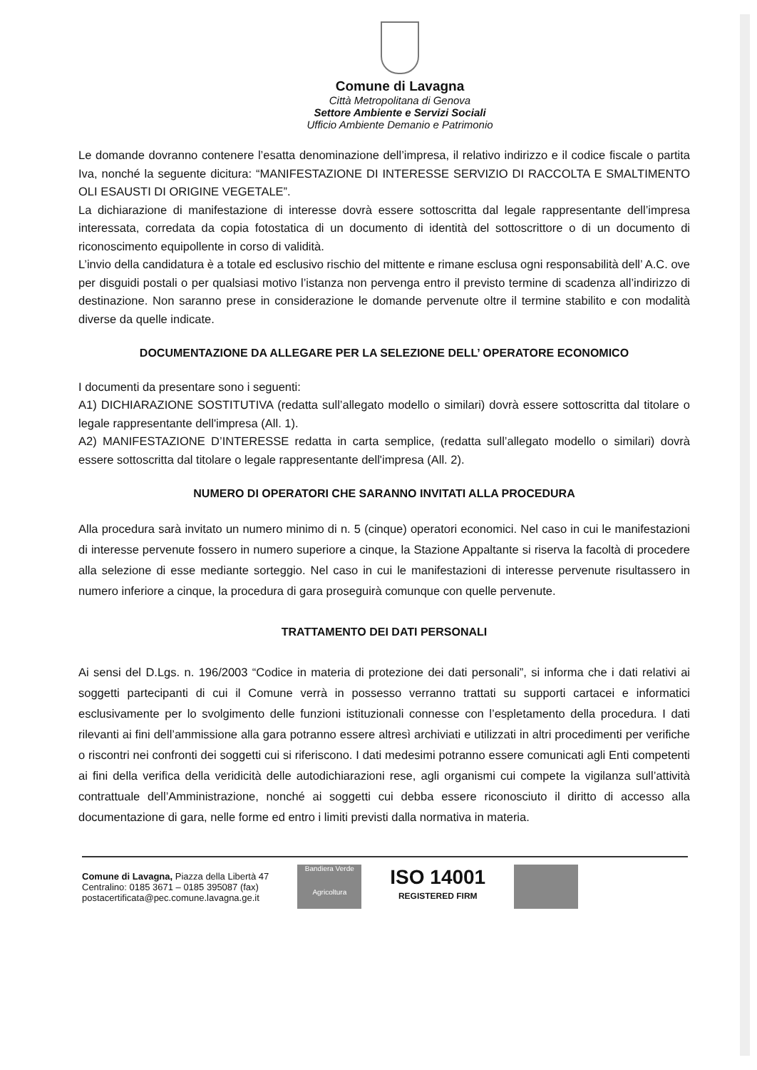Comune di Lavagna
Città Metropolitana di Genova
Settore Ambiente e Servizi Sociali
Ufficio Ambiente Demanio e Patrimonio
Le domande dovranno contenere l’esatta denominazione dell’impresa, il relativo indirizzo e il codice fiscale o partita Iva, nonché la seguente dicitura: “MANIFESTAZIONE DI INTERESSE SERVIZIO DI RACCOLTA E SMALTIMENTO OLI ESAUSTI DI ORIGINE VEGETALE”.
La dichiarazione di manifestazione di interesse dovrà essere sottoscritta dal legale rappresentante dell’impresa interessata, corredata da copia fotostatica di un documento di identità del sottoscrittore o di un documento di riconoscimento equipollente in corso di validità.
L’invio della candidatura è a totale ed esclusivo rischio del mittente e rimane esclusa ogni responsabilità dell’ A.C. ove per disguidi postali o per qualsiasi motivo l’istanza non pervenga entro il previsto termine di scadenza all’indirizzo di destinazione. Non saranno prese in considerazione le domande pervenute oltre il termine stabilito e con modalità diverse da quelle indicate.
DOCUMENTAZIONE DA ALLEGARE PER LA SELEZIONE DELL’ OPERATORE ECONOMICO
I documenti da presentare sono i seguenti:
A1) DICHIARAZIONE SOSTITUTIVA (redatta sull’allegato modello o similari) dovrà essere sottoscritta dal titolare o legale rappresentante dell'impresa (All. 1).
A2) MANIFESTAZIONE D’INTERESSE redatta in carta semplice, (redatta sull’allegato modello o similari) dovrà essere sottoscritta dal titolare o legale rappresentante dell'impresa (All. 2).
NUMERO DI OPERATORI CHE SARANNO INVITATI ALLA PROCEDURA
Alla procedura sarà invitato un numero minimo di n. 5 (cinque) operatori economici. Nel caso in cui le manifestazioni di interesse pervenute fossero in numero superiore a cinque, la Stazione Appaltante si riserva la facoltà di procedere alla selezione di esse mediante sorteggio. Nel caso in cui le manifestazioni di interesse pervenute risultassero in numero inferiore a cinque, la procedura di gara proseguirà comunque con quelle pervenute.
TRATTAMENTO DEI DATI PERSONALI
Ai sensi del D.Lgs. n. 196/2003 “Codice in materia di protezione dei dati personali”, si informa che i dati relativi ai soggetti partecipanti di cui il Comune verrà in possesso verranno trattati su supporti cartacei e informatici esclusivamente per lo svolgimento delle funzioni istituzionali connesse con l’espletamento della procedura. I dati rilevanti ai fini dell’ammissione alla gara potranno essere altresì archiviati e utilizzati in altri procedimenti per verifiche o riscontri nei confronti dei soggetti cui si riferiscono. I dati medesimi potranno essere comunicati agli Enti competenti ai fini della verifica della veridicità delle autodichiarazioni rese, agli organismi cui compete la vigilanza sull’attività contrattuale dell’Amministrazione, nonché ai soggetti cui debba essere riconosciuto il diritto di accesso alla documentazione di gara, nelle forme ed entro i limiti previsti dalla normativa in materia.
Comune di Lavagna, Piazza della Libertà 47
Centralino: 0185 3671 – 0185 395087 (fax)
postacertificata@pec.comune.lavagna.ge.it
Bandiera Verde
Agricoltura
ISO 14001
REGISTERED FIRM